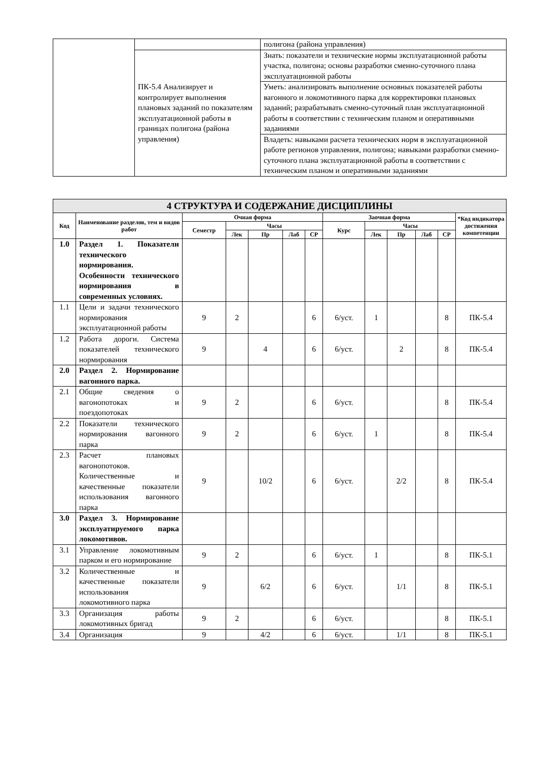| | | полигона (района управления) |
| | ПК-5.4 Анализирует и контролирует выполнения плановых заданий по показателям эксплуатационной работы в границах полигона (района управления) | Знать: показатели и технические нормы эксплуатационной работы участка, полигона; основы разработки сменно-суточного плана эксплуатационной работы |
| | | Уметь: анализировать выполнение основных показателей работы вагонного и локомотивного парка для корректировки плановых заданий; разрабатывать сменно-суточный план эксплуатационной работы в соответствии с техническим планом и оперативными заданиями |
| | | Владеть: навыками расчета технических норм в эксплуатационной работе регионов управления, полигона; навыками разработки сменно-суточного плана эксплуатационной работы в соответствии с техническим планом и оперативными заданиями |
| 4 СТРУКТУРА И СОДЕРЖАНИЕ ДИСЦИПЛИНЫ | | | | | | | | | | | | |
| --- | --- | --- | --- | --- | --- | --- | --- | --- | --- | --- | --- | --- |
| Код | Наименование разделов, тем и видов работ | Очная форма | | | | | Заочная форма | | | | | *Код индикатора достижения компетенции |
| | | Семестр | Часы | | | | Курс | Часы | | | | |
| | | | Лек | Пр | Лаб | СР | | Лек | Пр | Лаб | СР | |
| 1.0 | Раздел 1. Показатели технического нормирования. Особенности технического нормирования в современных условиях. | | | | | | | | | | | |
| 1.1 | Цели и задачи технического нормирования эксплуатационной работы | 9 | 2 | | | 6 | 6/уст. | 1 | | | 8 | ПК-5.4 |
| 1.2 | Работа дороги. Система показателей технического нормирования | 9 | | 4 | | 6 | 6/уст. | | 2 | | 8 | ПК-5.4 |
| 2.0 | Раздел 2. Нормирование вагонного парка. | | | | | | | | | | | |
| 2.1 | Общие сведения о вагонопотоках и поездопотоках | 9 | 2 | | | 6 | 6/уст. | | | | 8 | ПК-5.4 |
| 2.2 | Показатели технического нормирования вагонного парка | 9 | 2 | | | 6 | 6/уст. | 1 | | | 8 | ПК-5.4 |
| 2.3 | Расчет плановых вагонопотоков. Количественные и качественные показатели использования вагонного парка | 9 | | 10/2 | | 6 | 6/уст. | | 2/2 | | 8 | ПК-5.4 |
| 3.0 | Раздел 3. Нормирование эксплуатируемого парка локомотивов. | | | | | | | | | | | |
| 3.1 | Управление локомотивным парком и его нормирование | 9 | 2 | | | 6 | 6/уст. | 1 | | | 8 | ПК-5.1 |
| 3.2 | Количественные и качественные показатели использования локомотивного парка | 9 | | 6/2 | | 6 | 6/уст. | | 1/1 | | 8 | ПК-5.1 |
| 3.3 | Организация работы локомотивных бригад | 9 | 2 | | | 6 | 6/уст. | | | | 8 | ПК-5.1 |
| 3.4 | Организация | 9 | | 4/2 | | 6 | 6/уст. | | 1/1 | | 8 | ПК-5.1 |